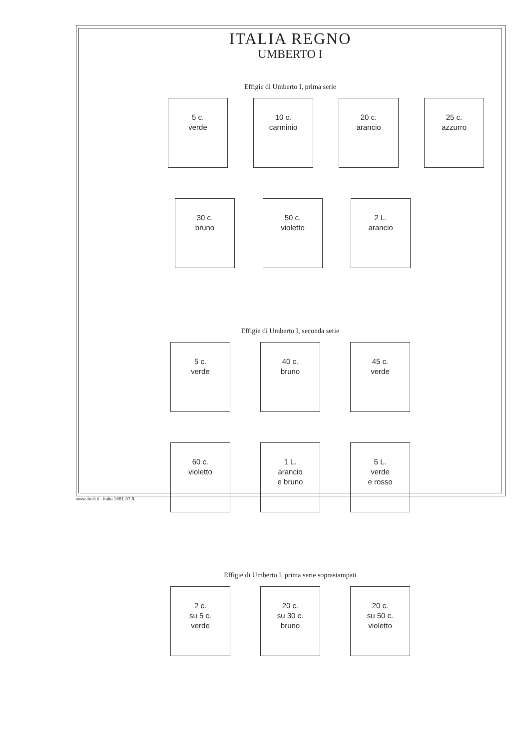ITALIA REGNO
UMBERTO I
Effigie di Umberto I, prima serie
5 c.
verde
10 c.
carminio
20 c.
arancio
25 c.
azzurro
30 c.
bruno
50 c.
violetto
2 L.
arancio
Effigie di Umberto I, seconda serie
5 c.
verde
40 c.
bruno
45 c.
verde
60 c.
violetto
1 L.
arancio
e bruno
5 L.
verde
e rosso
Effigie di Umberto I, prima serie soprastampati
2 c.
su 5 c.
verde
20 c.
su 30 c.
bruno
20 c.
su 50 c.
violetto
www.ibolli.it - Italia 1861-97 3